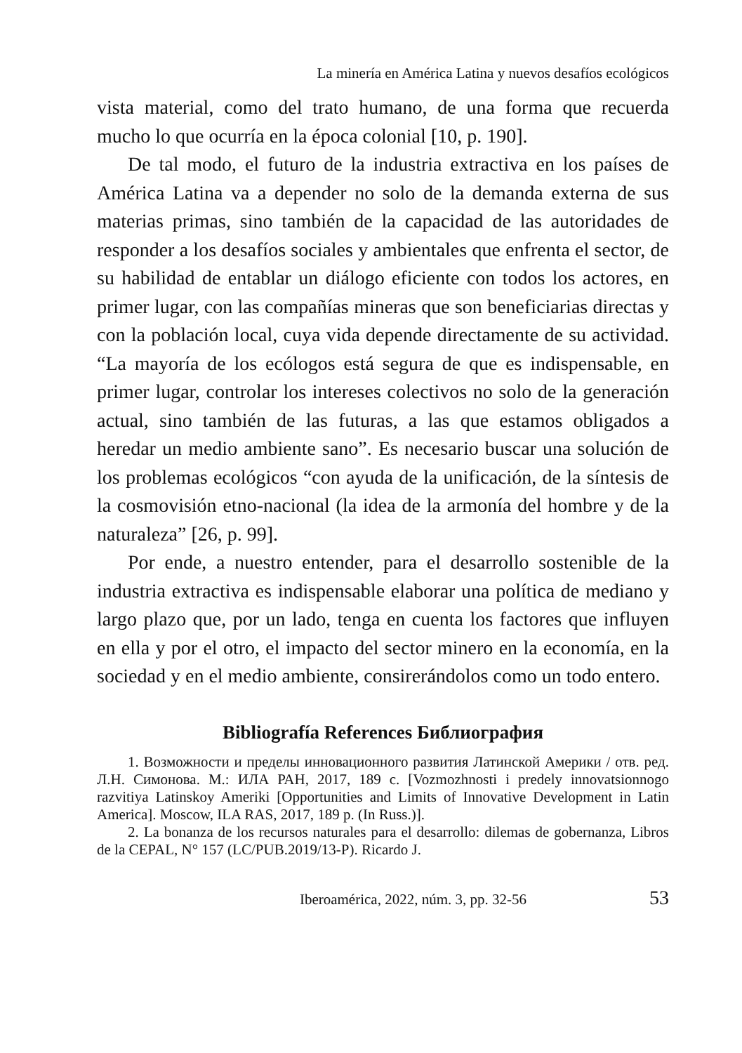La minería en América Latina y nuevos desafíos ecológicos
vista material, como del trato humano, de una forma que recuerda mucho lo que ocurría en la época colonial [10, p. 190].
De tal modo, el futuro de la industria extractiva en los países de América Latina va a depender no solo de la demanda externa de sus materias primas, sino también de la capacidad de las autoridades de responder a los desafíos sociales y ambientales que enfrenta el sector, de su habilidad de entablar un diálogo eficiente con todos los actores, en primer lugar, con las compañías mineras que son beneficiarias directas y con la población local, cuya vida depende directamente de su actividad. “La mayoría de los ecólogos está segura de que es indispensable, en primer lugar, controlar los intereses colectivos no solo de la generación actual, sino también de las futuras, a las que estamos obligados a heredar un medio ambiente sano”. Es necesario buscar una solución de los problemas ecológicos “con ayuda de la unificación, de la síntesis de la cosmovisión etno-nacional (la idea de la armonía del hombre y de la naturaleza” [26, p. 99].
Por ende, a nuestro entender, para el desarrollo sostenible de la industria extractiva es indispensable elaborar una política de mediano y largo plazo que, por un lado, tenga en cuenta los factores que influyen en ella y por el otro, el impacto del sector minero en la economía, en la sociedad y en el medio ambiente, consirerándolos como un todo entero.
Bibliografía References Библиография
1. Возможности и пределы инновационного развития Латинской Америки / отв. ред. Л.Н. Симонова. М.: ИЛА РАН, 2017, 189 с. [Vozmozhnosti i predely innovatsionnogo razvitiya Latinskoy Ameriki [Opportunities and Limits of Innovative Development in Latin America]. Moscow, ILA RAS, 2017, 189 p. (In Russ.)].
2. La bonanza de los recursos naturales para el desarrollo: dilemas de gobernanza, Libros de la CEPAL, N° 157 (LC/PUB.2019/13-P). Ricardo J.
Iberoamérica, 2022, núm. 3, pp. 32-56 53